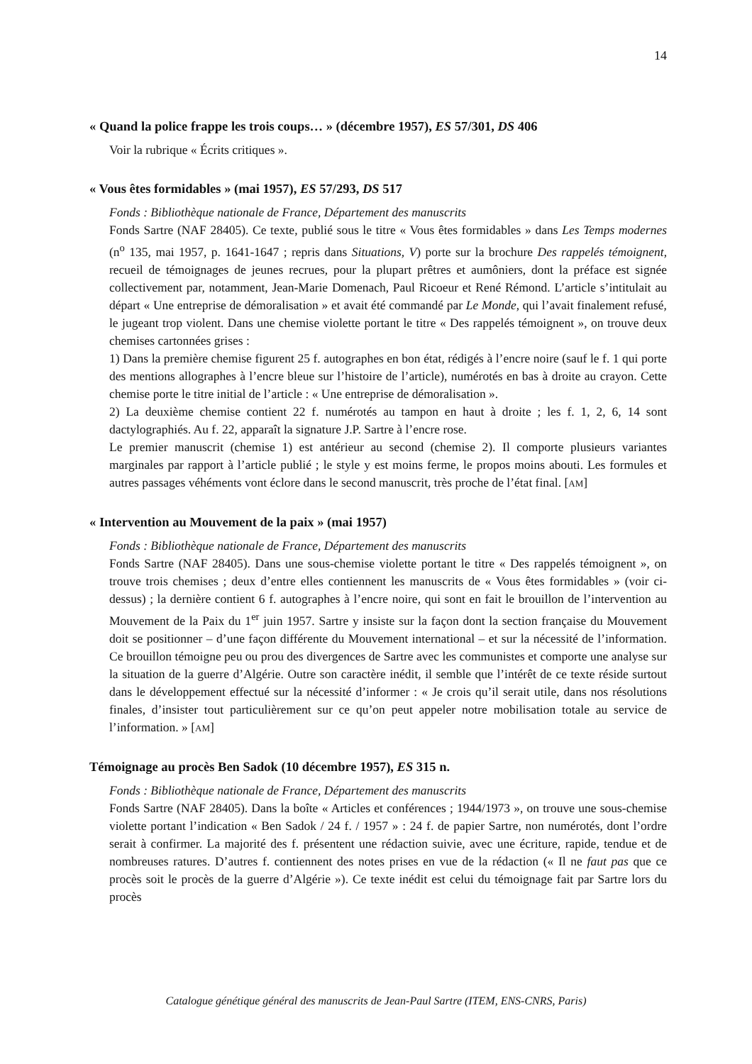14
« Quand la police frappe les trois coups… » (décembre 1957), ES 57/301, DS 406
Voir la rubrique « Écrits critiques ».
« Vous êtes formidables » (mai 1957), ES 57/293, DS 517
Fonds : Bibliothèque nationale de France, Département des manuscrits
Fonds Sartre (NAF 28405). Ce texte, publié sous le titre « Vous êtes formidables » dans Les Temps modernes (n<sup>o</sup> 135, mai 1957, p. 1641-1647 ; repris dans Situations, V) porte sur la brochure Des rappelés témoignent, recueil de témoignages de jeunes recrues, pour la plupart prêtres et aumôniers, dont la préface est signée collectivement par, notamment, Jean-Marie Domenach, Paul Ricoeur et René Rémond. L’article s’intitulait au départ « Une entreprise de démoralisation » et avait été commandé par Le Monde, qui l’avait finalement refusé, le jugeant trop violent. Dans une chemise violette portant le titre « Des rappelés témoignent », on trouve deux chemises cartonnées grises :
1) Dans la première chemise figurent 25 f. autographes en bon état, rédigés à l’encre noire (sauf le f. 1 qui porte des mentions allographes à l’encre bleue sur l’histoire de l’article), numérotés en bas à droite au crayon. Cette chemise porte le titre initial de l’article : « Une entreprise de démoralisation ».
2) La deuxième chemise contient 22 f. numérotés au tampon en haut à droite ; les f. 1, 2, 6, 14 sont dactylographiés. Au f. 22, apparaît la signature J.P. Sartre à l’encre rose.
Le premier manuscrit (chemise 1) est antérieur au second (chemise 2). Il comporte plusieurs variantes marginales par rapport à l’article publié ; le style y est moins ferme, le propos moins abouti. Les formules et autres passages véhéments vont éclore dans le second manuscrit, très proche de l’état final. [AM]
« Intervention au Mouvement de la paix » (mai 1957)
Fonds : Bibliothèque nationale de France, Département des manuscrits
Fonds Sartre (NAF 28405). Dans une sous-chemise violette portant le titre « Des rappelés témoignent », on trouve trois chemises ; deux d’entre elles contiennent les manuscrits de « Vous êtes formidables » (voir ci-dessus) ; la dernière contient 6 f. autographes à l’encre noire, qui sont en fait le brouillon de l’intervention au Mouvement de la Paix du 1<sup>er</sup> juin 1957. Sartre y insiste sur la façon dont la section française du Mouvement doit se positionner – d’une façon différente du Mouvement international – et sur la nécessité de l’information. Ce brouillon témoigne peu ou prou des divergences de Sartre avec les communistes et comporte une analyse sur la situation de la guerre d’Algérie. Outre son caractère inédit, il semble que l’intérêt de ce texte réside surtout dans le développement effectué sur la nécessité d’informer : « Je crois qu’il serait utile, dans nos résolutions finales, d’insister tout particulièrement sur ce qu’on peut appeler notre mobilisation totale au service de l’information. » [AM]
Témoignage au procès Ben Sadok (10 décembre 1957), ES 315 n.
Fonds : Bibliothèque nationale de France, Département des manuscrits
Fonds Sartre (NAF 28405). Dans la boîte « Articles et conférences ; 1944/1973 », on trouve une sous-chemise violette portant l’indication « Ben Sadok / 24 f. / 1957 » : 24 f. de papier Sartre, non numérotés, dont l’ordre serait à confirmer. La majorité des f. présentent une rédaction suivie, avec une écriture, rapide, tendue et de nombreuses ratures. D’autres f. contiennent des notes prises en vue de la rédaction (« Il ne faut pas que ce procès soit le procès de la guerre d’Algérie »). Ce texte inédit est celui du témoignage fait par Sartre lors du procès
Catalogue génétique général des manuscrits de Jean-Paul Sartre (ITEM, ENS-CNRS, Paris)